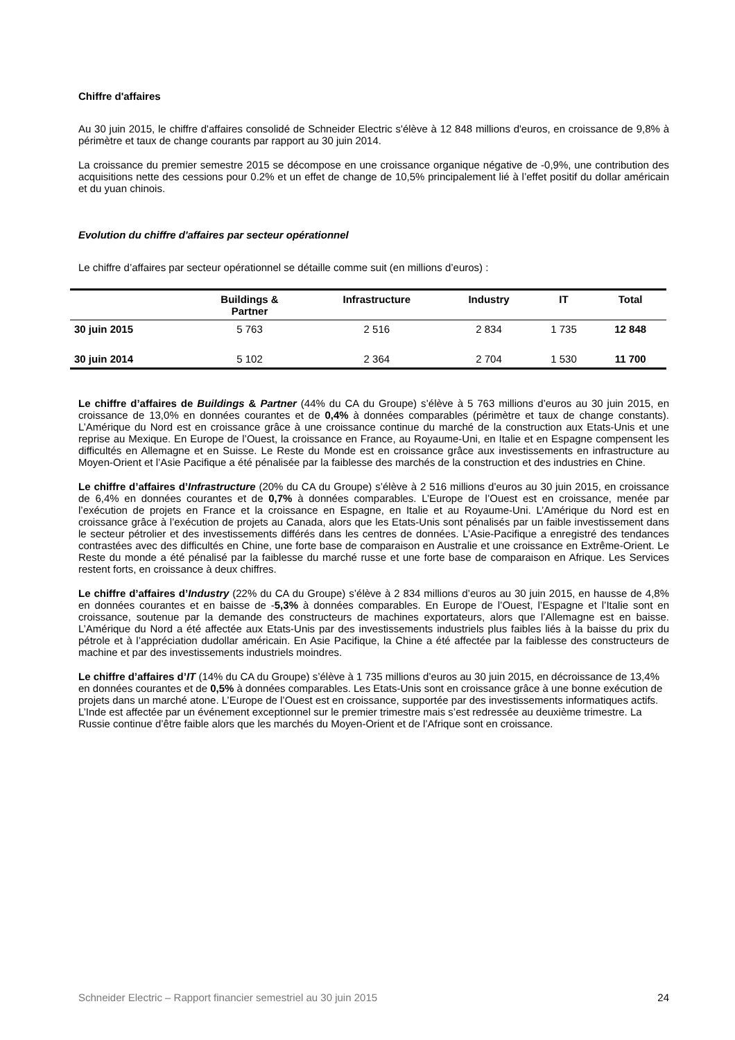Chiffre d'affaires
Au 30 juin 2015, le chiffre d'affaires consolidé de Schneider Electric s'élève à 12 848 millions d'euros, en croissance de 9,8% à périmètre et taux de change courants par rapport au 30 juin 2014.
La croissance du premier semestre 2015 se décompose en une croissance organique négative de -0,9%, une contribution des acquisitions nette des cessions pour 0.2% et un effet de change de 10,5% principalement lié à l’effet positif du dollar américain et du yuan chinois.
Evolution du chiffre d'affaires par secteur opérationnel
Le chiffre d’affaires par secteur opérationnel se détaille comme suit (en millions d’euros) :
| | Buildings & Partner | Infrastructure | Industry | IT | Total |
| --- | --- | --- | --- | --- | --- |
| 30 juin 2015 | 5 763 | 2 516 | 2 834 | 1 735 | 12 848 |
| 30 juin 2014 | 5 102 | 2 364 | 2 704 | 1 530 | 11 700 |
Le chiffre d’affaires de Buildings & Partner (44% du CA du Groupe) s’élève à 5 763 millions d’euros au 30 juin 2015, en croissance de 13,0% en données courantes et de 0,4% à données comparables (périmètre et taux de change constants). L’Amérique du Nord est en croissance grâce à une croissance continue du marché de la construction aux Etats-Unis et une reprise au Mexique. En Europe de l’Ouest, la croissance en France, au Royaume-Uni, en Italie et en Espagne compensent les difficultés en Allemagne et en Suisse. Le Reste du Monde est en croissance grâce aux investissements en infrastructure au Moyen-Orient et l’Asie Pacifique a été pénalisée par la faiblesse des marchés de la construction et des industries en Chine.
Le chiffre d’affaires d’Infrastructure (20% du CA du Groupe) s’élève à 2 516 millions d’euros au 30 juin 2015, en croissance de 6,4% en données courantes et de 0,7% à données comparables. L’Europe de l’Ouest est en croissance, menée par l’exécution de projets en France et la croissance en Espagne, en Italie et au Royaume-Uni. L’Amérique du Nord est en croissance grâce à l’exécution de projets au Canada, alors que les Etats-Unis sont pénalisés par un faible investissement dans le secteur pétrolier et des investissements différés dans les centres de données. L’Asie-Pacifique a enregistré des tendances contrastées avec des difficultés en Chine, une forte base de comparaison en Australie et une croissance en Extrême-Orient. Le Reste du monde a été pénalisé par la faiblesse du marché russe et une forte base de comparaison en Afrique. Les Services restent forts, en croissance à deux chiffres.
Le chiffre d’affaires d’Industry (22% du CA du Groupe) s’élève à 2 834 millions d’euros au 30 juin 2015, en hausse de 4,8% en données courantes et en baisse de -5,3% à données comparables. En Europe de l’Ouest, l’Espagne et l’Italie sont en croissance, soutenue par la demande des constructeurs de machines exportateurs, alors que l’Allemagne est en baisse. L’Amérique du Nord a été affectée aux Etats-Unis par des investissements industriels plus faibles liés à la baisse du prix du pétrole et à l’appréciation dudollar américain. En Asie Pacifique, la Chine a été affectée par la faiblesse des constructeurs de machine et par des investissements industriels moindres.
Le chiffre d’affaires d’IT (14% du CA du Groupe) s’élève à 1 735 millions d’euros au 30 juin 2015, en décroissance de 13,4% en données courantes et de 0,5% à données comparables. Les Etats-Unis sont en croissance grâce à une bonne exécution de projets dans un marché atone. L’Europe de l’Ouest est en croissance, supportée par des investissements informatiques actifs. L’Inde est affectée par un événement exceptionnel sur le premier trimestre mais s’est redressée au deuxième trimestre. La Russie continue d’être faible alors que les marchés du Moyen-Orient et de l’Afrique sont en croissance.
Schneider Electric – Rapport financier semestriel au 30 juin 2015 24